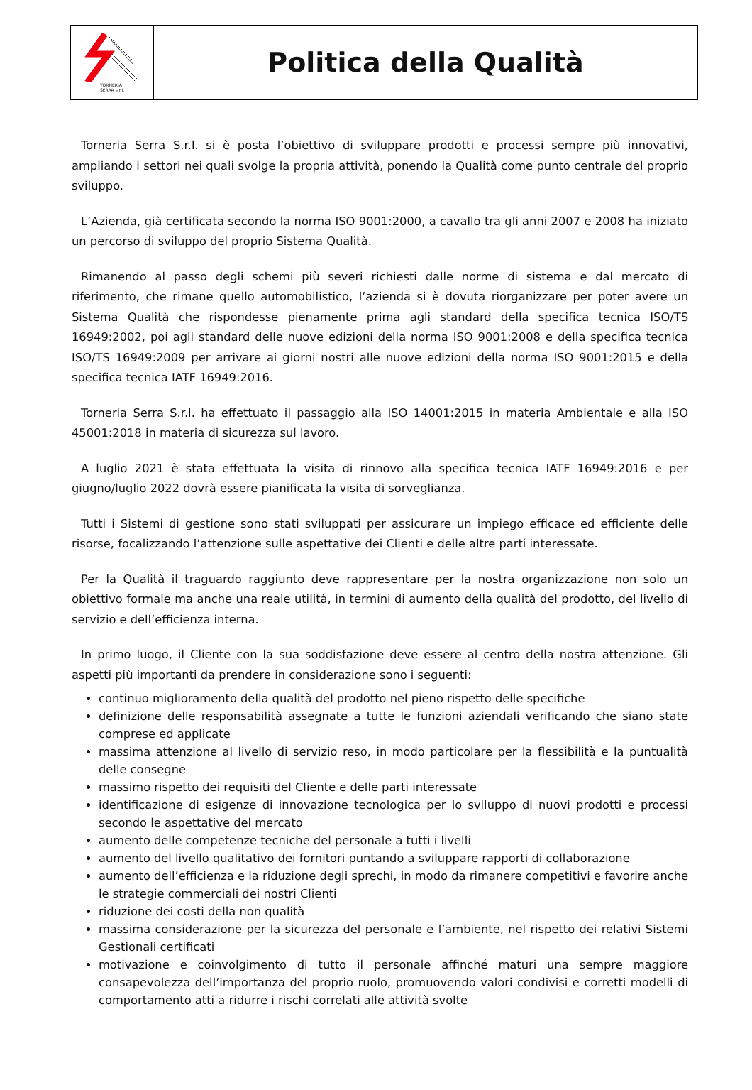TORNERIA
SERRA s.r.l.
Politica della Qualità
Torneria Serra S.r.l. si è posta l’obiettivo di sviluppare prodotti e processi sempre più innovativi, ampliando i settori nei quali svolge la propria attività, ponendo la Qualità come punto centrale del proprio sviluppo.
L’Azienda, già certificata secondo la norma ISO 9001:2000, a cavallo tra gli anni 2007 e 2008 ha iniziato un percorso di sviluppo del proprio Sistema Qualità.
Rimanendo al passo degli schemi più severi richiesti dalle norme di sistema e dal mercato di riferimento, che rimane quello automobilistico, l’azienda si è dovuta riorganizzare per poter avere un Sistema Qualità che rispondesse pienamente prima agli standard della specifica tecnica ISO/TS 16949:2002, poi agli standard delle nuove edizioni della norma ISO 9001:2008 e della specifica tecnica ISO/TS 16949:2009 per arrivare ai giorni nostri alle nuove edizioni della norma ISO 9001:2015 e della specifica tecnica IATF 16949:2016.
Torneria Serra S.r.l. ha effettuato il passaggio alla ISO 14001:2015 in materia Ambientale e alla ISO 45001:2018 in materia di sicurezza sul lavoro.
A luglio 2021 è stata effettuata la visita di rinnovo alla specifica tecnica IATF 16949:2016 e per giugno/luglio 2022 dovrà essere pianificata la visita di sorveglianza.
Tutti i Sistemi di gestione sono stati sviluppati per assicurare un impiego efficace ed efficiente delle risorse, focalizzando l’attenzione sulle aspettative dei Clienti e delle altre parti interessate.
Per la Qualità il traguardo raggiunto deve rappresentare per la nostra organizzazione non solo un obiettivo formale ma anche una reale utilità, in termini di aumento della qualità del prodotto, del livello di servizio e dell’efficienza interna.
In primo luogo, il Cliente con la sua soddisfazione deve essere al centro della nostra attenzione. Gli aspetti più importanti da prendere in considerazione sono i seguenti:
continuo miglioramento della qualità del prodotto nel pieno rispetto delle specifiche
definizione delle responsabilità assegnate a tutte le funzioni aziendali verificando che siano state comprese ed applicate
massima attenzione al livello di servizio reso, in modo particolare per la flessibilità e la puntualità delle consegne
massimo rispetto dei requisiti del Cliente e delle parti interessate
identificazione di esigenze di innovazione tecnologica per lo sviluppo di nuovi prodotti e processi secondo le aspettative del mercato
aumento delle competenze tecniche del personale a tutti i livelli
aumento del livello qualitativo dei fornitori puntando a sviluppare rapporti di collaborazione
aumento dell’efficienza e la riduzione degli sprechi, in modo da rimanere competitivi e favorire anche le strategie commerciali dei nostri Clienti
riduzione dei costi della non qualità
massima considerazione per la sicurezza del personale e l’ambiente, nel rispetto dei relativi Sistemi Gestionali certificati
motivazione e coinvolgimento di tutto il personale affinché maturi una sempre maggiore consapevolezza dell’importanza del proprio ruolo, promuovendo valori condivisi e corretti modelli di comportamento atti a ridurre i rischi correlati alle attività svolte